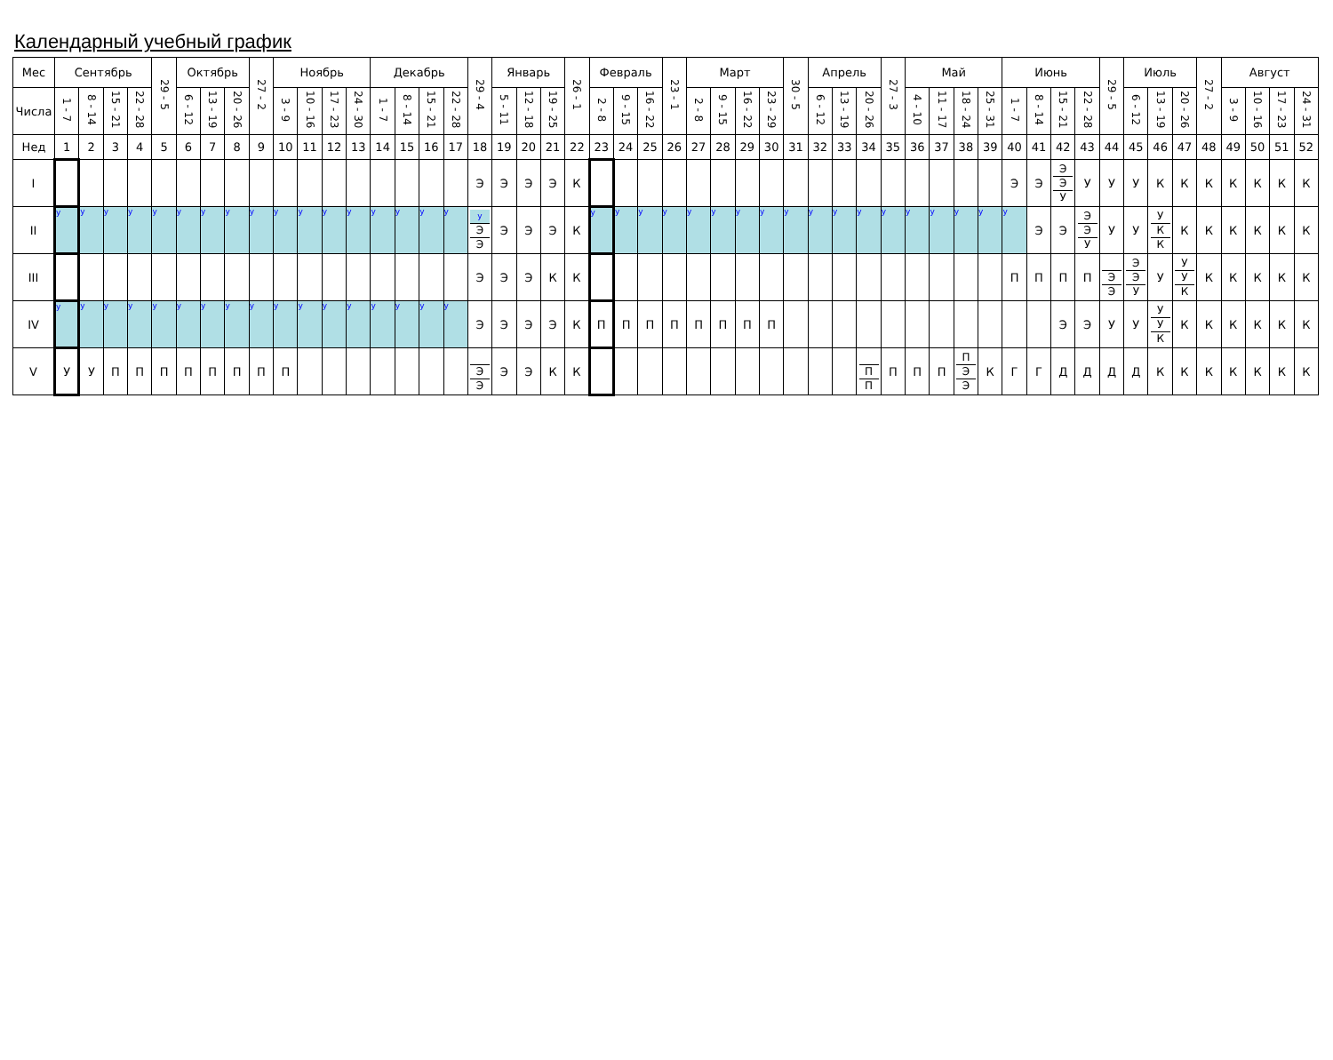Календарный учебный график
| Мес | Сентябрь | | | | 29 - 5 | Октябрь | | | 27 - 2 | Ноябрь | | | | Декабрь | | | | 29 - 4 | Январь | | | 26 - 1 | Февраль | | | 23 - 1 | Март | | | | 30 - 5 | Апрель | | | 27 - 3 | Май | | | | Июнь | | | | 29 - 5 | Июль | | | 27 - 2 | Август | | | |
| Числа | 1 - 7 | 8 - 14 | 15 - 21 | 22 - 28 | | 6 - 12 | 13 - 19 | 20 - 26 | | 3 - 9 | 10 - 16 | 17 - 23 | 24 - 30 | 1 - 7 | 8 - 14 | 15 - 21 | 22 - 28 | | 5 - 11 | 12 - 18 | 19 - 25 | | 2 - 8 | 9 - 15 | 16 - 22 | | 2 - 8 | 9 - 15 | 16 - 22 | 23 - 29 | | 6 - 12 | 13 - 19 | 20 - 26 | | 4 - 10 | 11 - 17 | 18 - 24 | 25 - 31 | 1 - 7 | 8 - 14 | 15 - 21 | 22 - 28 | | 6 - 12 | 13 - 19 | 20 - 26 | | 3 - 9 | 10 - 16 | 17 - 23 | 24 - 31 |
| Нед | 1 | 2 | 3 | 4 | 5 | 6 | 7 | 8 | 9 | 10 | 11 | 12 | 13 | 14 | 15 | 16 | 17 | 18 | 19 | 20 | 21 | 22 | 23 | 24 | 25 | 26 | 27 | 28 | 29 | 30 | 31 | 32 | 33 | 34 | 35 | 36 | 37 | 38 | 39 | 40 | 41 | 42 | 43 | 44 | 45 | 46 | 47 | 48 | 49 | 50 | 51 | 52 |
| I | | | | | | | | | | | | | | | | | | Э | Э | Э | Э | К | | | | | | | | | | | | | | | | | | Э | Э | Э Э У | У | У | У | К | К | К | К | К | К | К |
| II | у | у | у | у | у | у | у | у | у | у | у | у | у | у | у | у | у | у Э Э | Э | Э | Э | К | у | у | у | у | у | у | у | у | у | у | у | у | у | у | у | у | у | у | Э | Э | Э Э У | У | У | У К К | К | К | К | К | К | К |
| III | | | | | | | | | | | | | | | | | | Э | Э | Э | К | К | | | | | | | | | | | | | | | | | | П | П | П | П | Э Э | Э Э У | У | У У К | К | К | К | К | К |
| IV | у | у | у | у | у | у | у | у | у | у | у | у | у | у | у | у | у | Э | Э | Э | Э | К | П | П | П | П | П | П | П | П | | | | | | | | | | | | Э | Э | У | У | У У К | К | К | К | К | К | К |
| V | У | У | П | П | П | П | П | П | П | П | | | | | | | | Э Э | Э | Э | К | К | | | | | | | | | | | | П П | П | П | П | П Э Э | К | Г | Г | Д | Д | Д | Д | К | К | К | К | К | К | К |